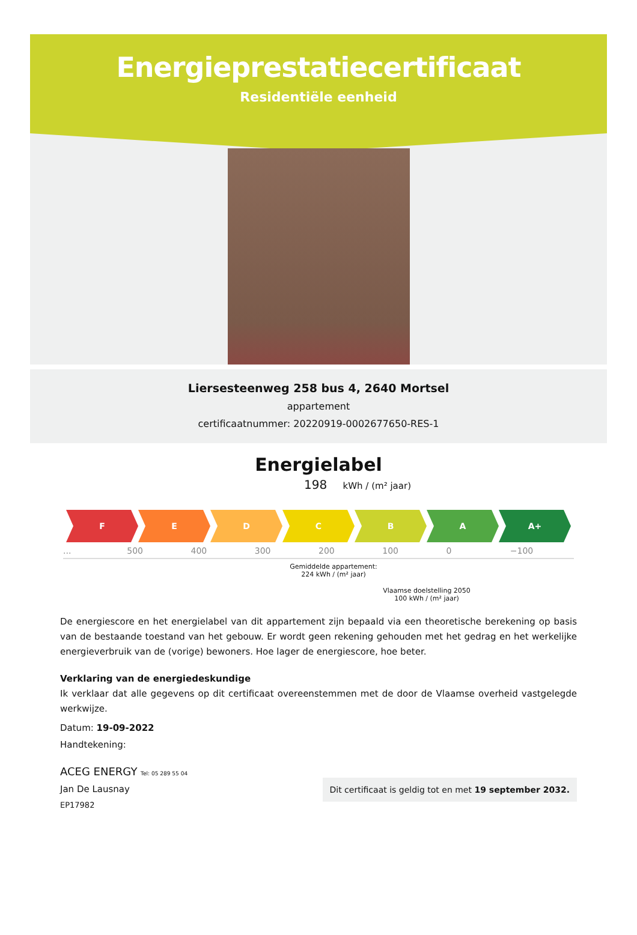Energieprestatiecertificaat
Residentiële eenheid
Liersesteenweg 258 bus 4, 2640 Mortsel
appartement
certificaatnummer: 20220919-0002677650-RES-1
Energielabel
198 kWh / (m² jaar)
F E D C B A A+
... 500 400 300 200 100 0 −100
Gemiddelde appartement:
224 kWh / (m² jaar)
Vlaamse doelstelling 2050
100 kWh / (m² jaar)
De energiescore en het energielabel van dit appartement zijn bepaald via een theoretische berekening op basis van de bestaande toestand van het gebouw. Er wordt geen rekening gehouden met het gedrag en het werkelijke energieverbruik van de (vorige) bewoners. Hoe lager de energiescore, hoe beter.
Verklaring van de energiedeskundige
Ik verklaar dat alle gegevens op dit certificaat overeenstemmen met de door de Vlaamse overheid vastgelegde werkwijze.
Datum: 19-09-2022
Handtekening:
ACEG ENERGY Tel: 05 289 55 04
Dit certificaat is geldig tot en met 19 september 2032.
Jan De Lausnay
EP17982